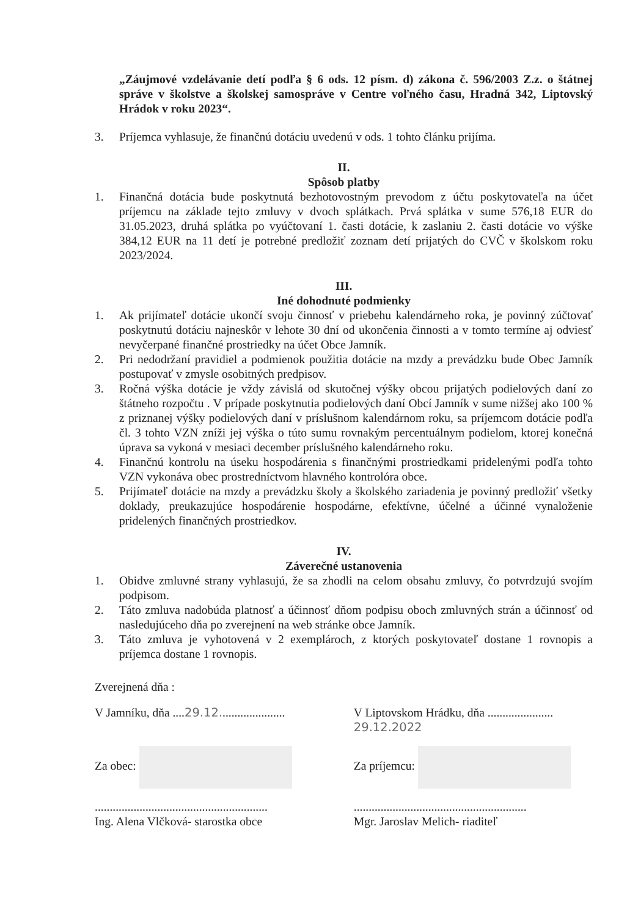„Záujmové vzdelávanie detí podľa § 6 ods. 12 písm. d) zákona č. 596/2003 Z.z. o štátnej správe v školstve a školskej samospráve v Centre voľného času, Hradná 342, Liptovský Hrádok v roku 2023“.
3. Príjemca vyhlasuje, že finančnú dotáciu uvedenú v ods. 1 tohto článku prijíma.
II.
Spôsob platby
1. Finančná dotácia bude poskytnutá bezhotovostným prevodom z účtu poskytovateľa na účet príjemcu na základe tejto zmluvy v dvoch splátkach. Prvá splátka v sume 576,18 EUR do 31.05.2023, druhá splátka po vyúčtovaní 1. časti dotácie, k zaslaniu 2. časti dotácie vo výške 384,12 EUR na 11 detí je potrebné predložiť zoznam detí prijatých do CVČ v školskom roku 2023/2024.
III.
Iné dohodnuté podmienky
1. Ak prijímateľ dotácie ukončí svoju činnosť v priebehu kalendárneho roka, je povinný zúčtovať poskytnutú dotáciu najneskôr v lehote 30 dní od ukončenia činnosti a v tomto termíne aj odviesť nevyčerpané finančné prostriedky na účet Obce Jamník.
2. Pri nedodržaní pravidiel a podmienok použitia dotácie na mzdy a prevádzku bude Obec Jamník postupovať v zmysle osobitných predpisov.
3. Ročná výška dotácie je vždy závislá od skutočnej výšky obcou prijatých podielových daní zo štátneho rozpočtu . V prípade poskytnutia podielových daní Obcí Jamník v sume nižšej ako 100 % z priznanej výšky podielových daní v príslušnom kalendárnom roku, sa príjemcom dotácie podľa čl. 3 tohto VZN zníži jej výška o túto sumu rovnakým percentuálnym podielom, ktorej konečná úprava sa vykoná v mesiaci december príslušného kalendárneho roku.
4. Finančnú kontrolu na úseku hospodárenia s finančnými prostriedkami pridelenými podľa tohto VZN vykonáva obec prostredníctvom hlavného kontrolóra obce.
5. Prijímateľ dotácie na mzdy a prevádzku školy a školského zariadenia je povinný predložiť všetky doklady, preukazujúce hospodárenie hospodárne, efektívne, účelné a účinné vynaloženie pridelených finančných prostriedkov.
IV.
Záverečné ustanovenia
1. Obidve zmluvné strany vyhlasujú, že sa zhodli na celom obsahu zmluvy, čo potvrdzujú svojím podpisom.
2. Táto zmluva nadobúda platnosť a účinnosť dňom podpisu oboch zmluvných strán a účinnosť od nasledujúceho dňa po zverejnení na web stránke obce Jamník.
3. Táto zmluva je vyhotovená v 2 exemplároch, z ktorých poskytovateľ dostane 1 rovnopis a príjemca dostane 1 rovnopis.
Zverejnená dňa :
V Jamníku, dňa ....29.12......................
V Liptovskom Hrádku, dňa ...................... 29.12.2022
Za obec: Za príjemcu:
..........................................................
Ing. Alena Vlčková- starostka obce
..........................................................
Mgr. Jaroslav Melich- riaditeľ